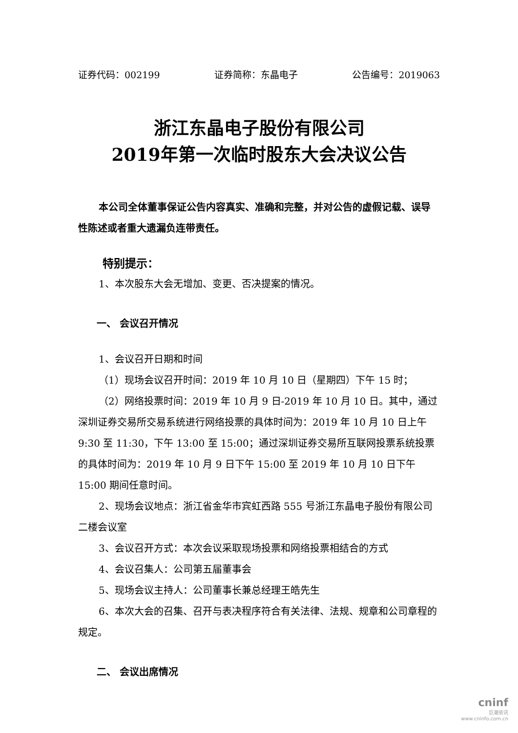证券代码：002199 证券简称：东晶电子 公告编号：2019063
浙江东晶电子股份有限公司
2019年第一次临时股东大会决议公告
本公司全体董事保证公告内容真实、准确和完整，并对公告的虚假记载、误导性陈述或者重大遗漏负连带责任。
特别提示：
1、本次股东大会无增加、变更、否决提案的情况。
一、 会议召开情况
1、会议召开日期和时间
（1）现场会议召开时间：2019 年 10 月 10 日（星期四）下午 15 时；
（2）网络投票时间：2019 年 10 月 9 日-2019 年 10 月 10 日。其中，通过深圳证券交易所交易系统进行网络投票的具体时间为：2019 年 10 月 10 日上午 9:30 至 11:30，下午 13:00 至 15:00；通过深圳证券交易所互联网投票系统投票的具体时间为：2019 年 10 月 9 日下午 15:00 至 2019 年 10 月 10 日下午 15:00 期间任意时间。
2、现场会议地点：浙江省金华市宾虹西路 555 号浙江东晶电子股份有限公司二楼会议室
3、会议召开方式：本次会议采取现场投票和网络投票相结合的方式
4、会议召集人：公司第五届董事会
5、现场会议主持人：公司董事长兼总经理王皓先生
6、本次大会的召集、召开与表决程序符合有关法律、法规、规章和公司章程的规定。
二、 会议出席情况
cninf
巨潮资讯
www.cninfo.com.cn